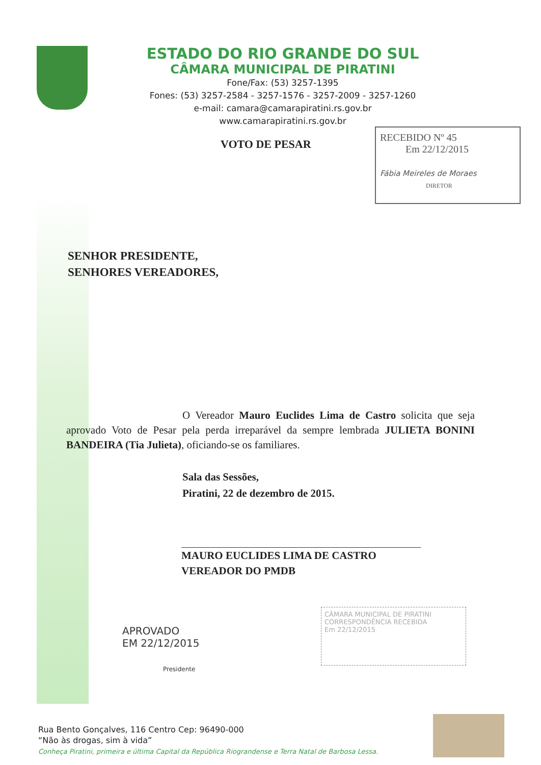ESTADO DO RIO GRANDE DO SUL
CÂMARA MUNICIPAL DE PIRATINI
Fone/Fax: (53) 3257-1395
Fones: (53) 3257-2584 - 3257-1576 - 3257-2009 - 3257-1260
e-mail: camara@camarapiratini.rs.gov.br
www.camarapiratini.rs.gov.br
VOTO DE PESAR
RECEBIDO Nº 45
Em 22/12/2015
Fábia Meireles de Moraes
DIRETOR
SENHOR PRESIDENTE,
SENHORES VEREADORES,
O Vereador Mauro Euclides Lima de Castro solicita que seja aprovado Voto de Pesar pela perda irreparável da sempre lembrada JULIETA BONINI BANDEIRA (Tia Julieta), oficiando-se os familiares.
Sala das Sessões,
Piratini, 22 de dezembro de 2015.
MAURO EUCLIDES LIMA DE CASTRO
VEREADOR DO PMDB
APROVADO
EM 22/12/2015
Presidente
CÂMARA MUNICIPAL DE PIRATINI
CORRESPONDÊNCIA RECEBIDA
Em 22/12/2015
Rua Bento Gonçalves, 116 Centro Cep: 96490-000
“Não às drogas, sim à vida”
Conheça Piratini, primeira e última Capital da República Riograndense e Terra Natal de Barbosa Lessa.